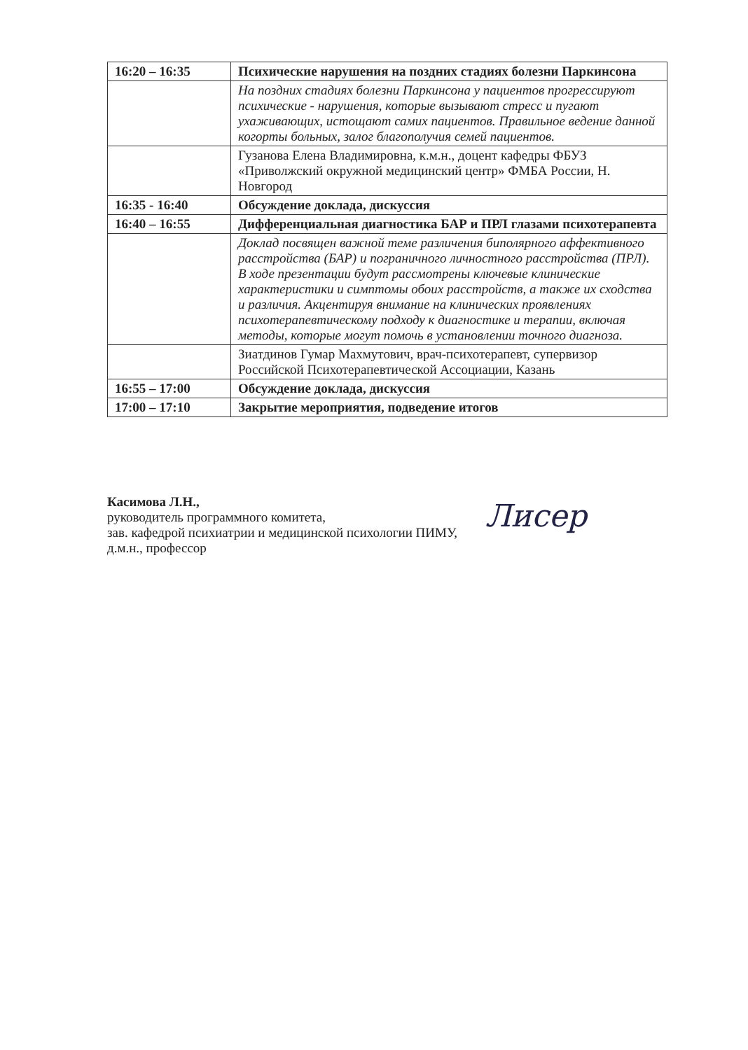| 16:20 – 16:35 | Психические нарушения на поздних стадиях болезни Паркинсона |
| | На поздних стадиях болезни Паркинсона у пациентов прогрессируют психические - нарушения, которые вызывают стресс и пугают ухаживающих, истощают самих пациентов. Правильное ведение данной когорты больных, залог благополучия семей пациентов. |
| | Гузанова Елена Владимировна, к.м.н., доцент кафедры ФБУЗ «Приволжский окружной медицинский центр» ФМБА России, Н. Новгород |
| 16:35 - 16:40 | Обсуждение доклада, дискуссия |
| 16:40 – 16:55 | Дифференциальная диагностика БАР и ПРЛ глазами психотерапевта |
| | Доклад посвящен важной теме различения биполярного аффективного расстройства (БАР) и пограничного личностного расстройства (ПРЛ). В ходе презентации будут рассмотрены ключевые клинические характеристики и симптомы обоих расстройств, а также их сходства и различия. Акцентируя внимание на клинических проявлениях психотерапевтическому подходу к диагностике и терапии, включая методы, которые могут помочь в установлении точного диагноза. |
| | Зиатдинов Гумар Махмутович, врач-психотерапевт, супервизор Российской Психотерапевтической Ассоциации, Казань |
| 16:55 – 17:00 | Обсуждение доклада, дискуссия |
| 17:00 – 17:10 | Закрытие мероприятия, подведение итогов |
Касимова Л.Н.,
руководитель программного комитета,
зав. кафедрой психиатрии и медицинской психологии ПИМУ,
д.м.н., профессор
Лисер